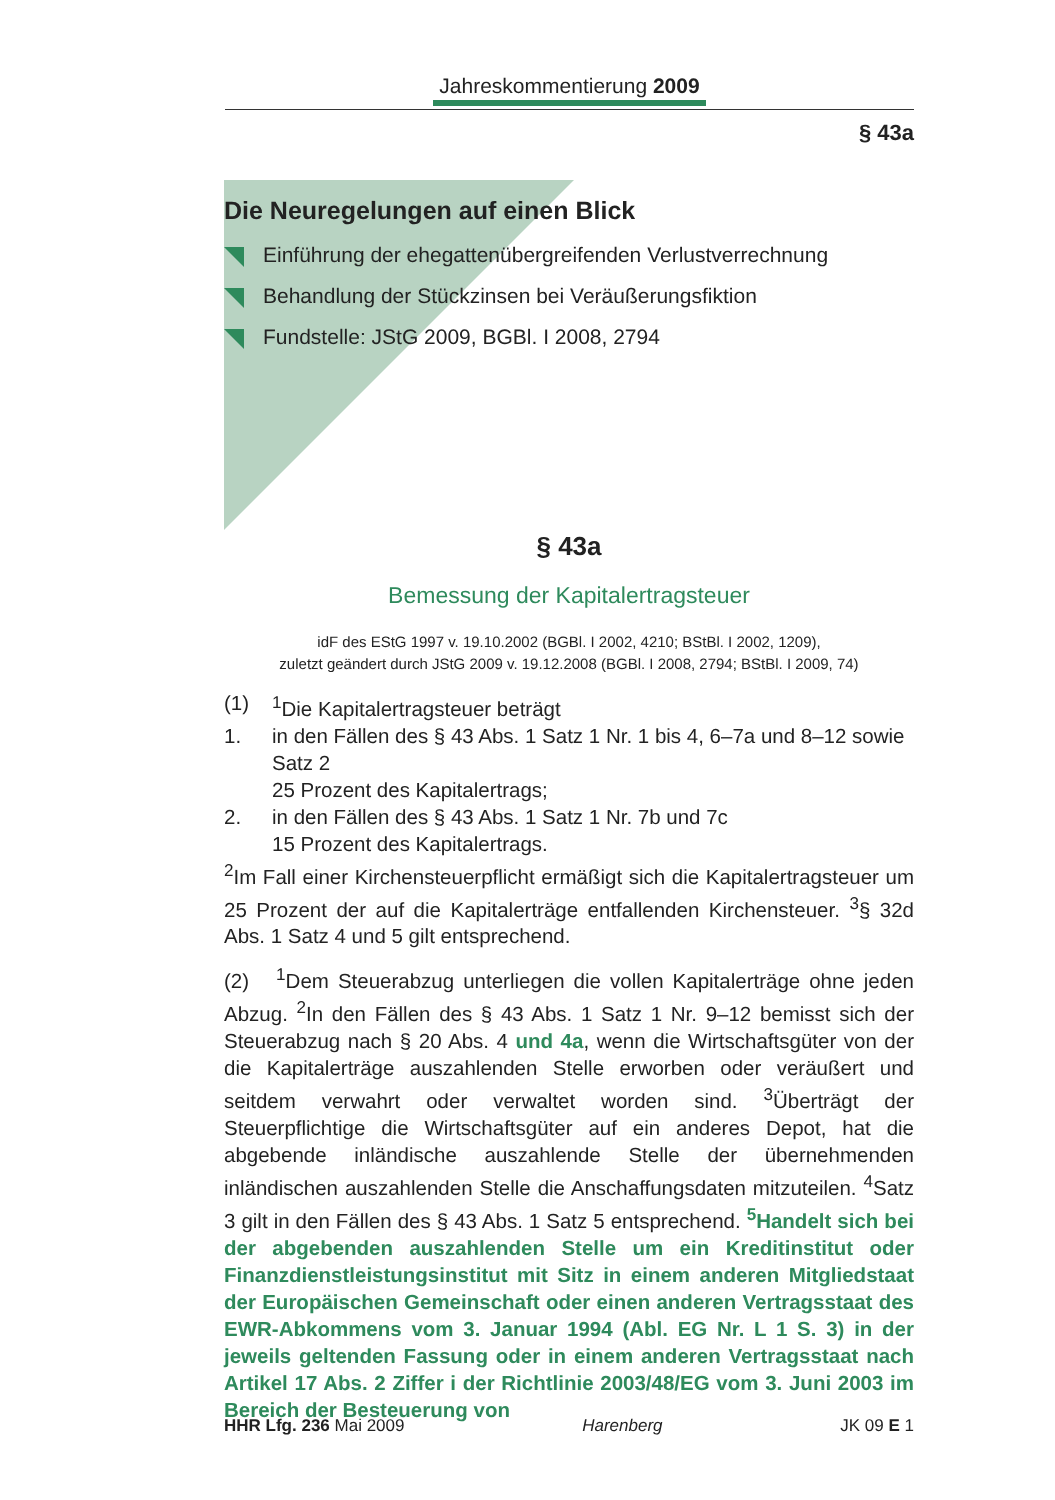Jahreskommentierung 2009
§ 43a
Die Neuregelungen auf einen Blick
Einführung der ehegattenübergreifenden Verlustverrechnung
Behandlung der Stückzinsen bei Veräußerungsfiktion
Fundstelle: JStG 2009, BGBl. I 2008, 2794
§ 43a
Bemessung der Kapitalertragsteuer
idF des EStG 1997 v. 19.10.2002 (BGBl. I 2002, 4210; BStBl. I 2002, 1209),
zuletzt geändert durch JStG 2009 v. 19.12.2008 (BGBl. I 2008, 2794; BStBl. I 2009, 74)
(1) <sup>1</sup>Die Kapitalertragsteuer beträgt
1. in den Fällen des § 43 Abs. 1 Satz 1 Nr. 1 bis 4, 6–7a und 8–12 sowie Satz 2
25 Prozent des Kapitalertrags;
2. in den Fällen des § 43 Abs. 1 Satz 1 Nr. 7b und 7c
15 Prozent des Kapitalertrags.
<sup>2</sup> Im Fall einer Kirchensteuerpflicht ermäßigt sich die Kapitalertragsteuer um 25 Prozent der auf die Kapitalerträge entfallenden Kirchensteuer. <sup>3</sup>§ 32d Abs. 1 Satz 4 und 5 gilt entsprechend.
(2) <sup>1</sup>Dem Steuerabzug unterliegen die vollen Kapitalerträge ohne jeden Abzug. <sup>2</sup>In den Fällen des § 43 Abs. 1 Satz 1 Nr. 9–12 bemisst sich der Steuerabzug nach § 20 Abs. 4 und 4a, wenn die Wirtschaftsgüter von der die Kapitalerträge auszahlenden Stelle erworben oder veräußert und seitdem verwahrt oder verwaltet worden sind. <sup>3</sup>Überträgt der Steuerpflichtige die Wirtschaftsgüter auf ein anderes Depot, hat die abgebende inländische auszahlende Stelle der übernehmenden inländischen auszahlenden Stelle die Anschaffungsdaten mitzuteilen. <sup>4</sup>Satz 3 gilt in den Fällen des § 43 Abs. 1 Satz 5 entsprechend. <sup>5</sup>Handelt sich bei der abgebenden auszahlenden Stelle um ein Kreditinstitut oder Finanzdienstleistungsinstitut mit Sitz in einem anderen Mitgliedstaat der Europäischen Gemeinschaft oder einen anderen Vertragsstaat des EWR-Abkommens vom 3. Januar 1994 (Abl. EG Nr. L 1 S. 3) in der jeweils geltenden Fassung oder in einem anderen Vertragsstaat nach Artikel 17 Abs. 2 Ziffer i der Richtlinie 2003/48/EG vom 3. Juni 2003 im Bereich der Besteuerung von
HHR Lfg. 236 Mai 2009 Harenberg JK 09 E 1